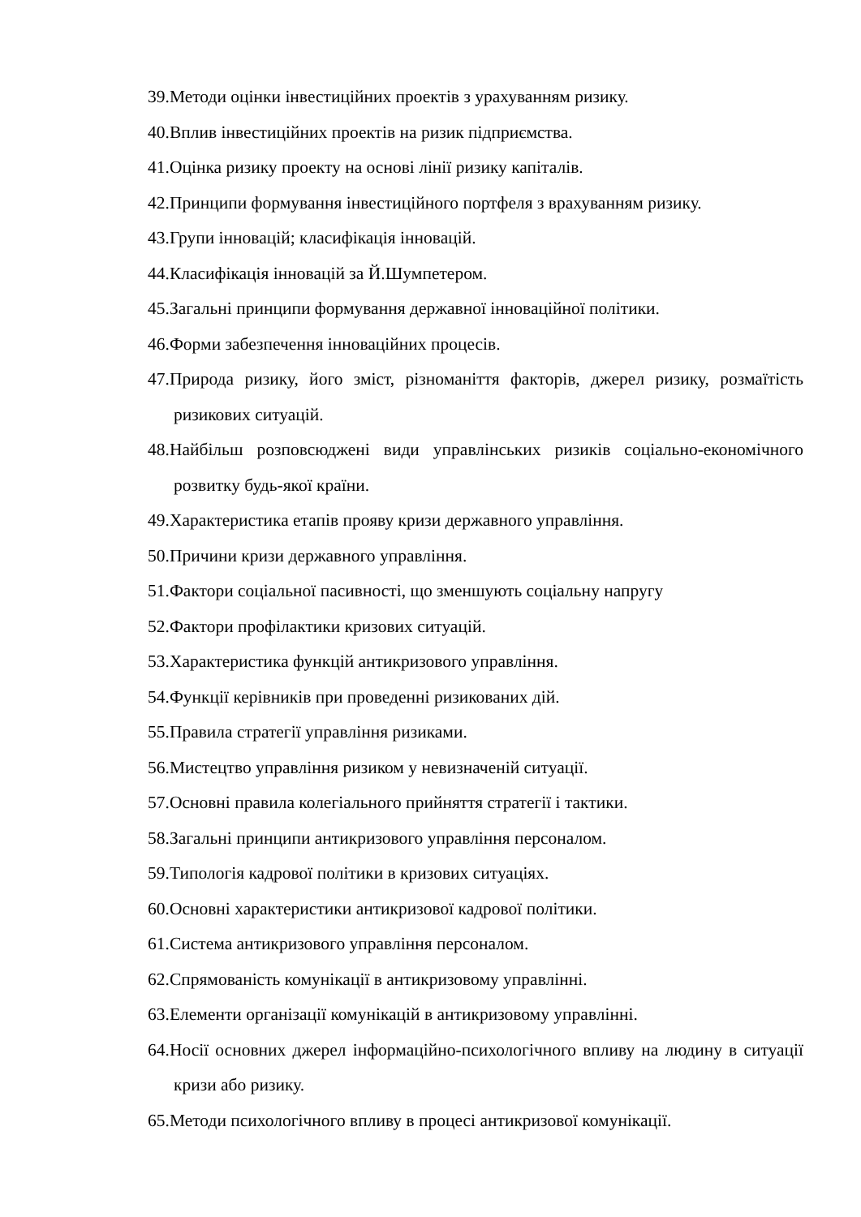39.Методи оцінки інвестиційних проектів з урахуванням ризику.
40.Вплив інвестиційних проектів на ризик підприємства.
41.Оцінка ризику проекту на основі лінії ризику капіталів.
42.Принципи формування інвестиційного портфеля з врахуванням ризику.
43.Групи інновацій; класифікація інновацій.
44.Класифікація інновацій за Й.Шумпетером.
45.Загальні принципи формування державної інноваційної політики.
46.Форми забезпечення інноваційних процесів.
47.Природа ризику, його зміст, різноманіття факторів, джерел ризику, розмаїтість ризикових ситуацій.
48.Найбільш розповсюджені види управлінських ризиків соціально-економічного розвитку будь-якої країни.
49.Характеристика етапів прояву кризи державного управління.
50.Причини кризи державного управління.
51.Фактори соціальної пасивності, що зменшують соціальну напругу
52.Фактори профілактики кризових ситуацій.
53.Характеристика функцій антикризового управління.
54.Функції керівників при проведенні ризикованих дій.
55.Правила стратегії управління ризиками.
56.Мистецтво управління ризиком у невизначеній ситуації.
57.Основні правила колегіального прийняття стратегії і тактики.
58.Загальні принципи антикризового управління персоналом.
59.Типологія кадрової політики в кризових ситуаціях.
60.Основні характеристики антикризової кадрової політики.
61.Система антикризового управління персоналом.
62.Спрямованість комунікації в антикризовому управлінні.
63.Елементи організації комунікацій в антикризовому управлінні.
64.Носії основних джерел інформаційно-психологічного впливу на людину в ситуації кризи або ризику.
65.Методи психологічного впливу в процесі антикризової комунікації.